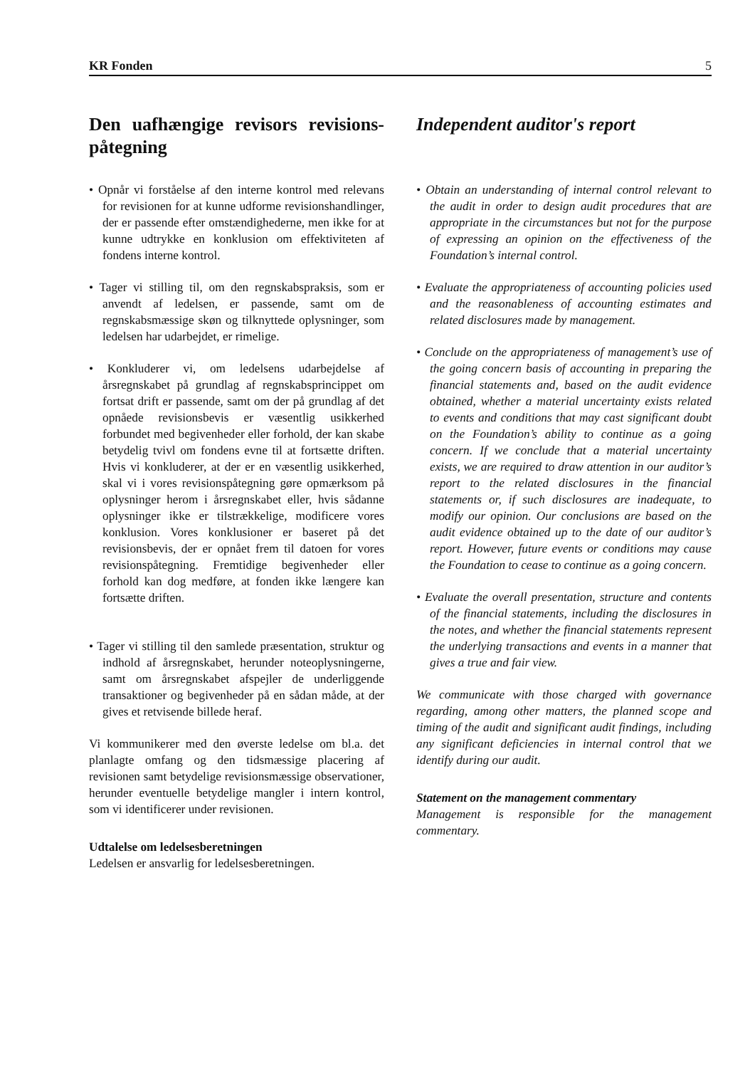KR Fonden 5
Den uafhængige revisors revisions­påtegning
• Opnår vi forståelse af den interne kontrol med relevans for revisionen for at kunne udforme revisionshandlinger, der er passende efter omstændighederne, men ikke for at kunne udtrykke en konklusion om effektiviteten af fondens interne kontrol.
• Tager vi stilling til, om den regnskabspraksis, som er anvendt af ledelsen, er passende, samt om de regnskabsmæssige skøn og tilknyttede oplysninger, som ledelsen har udarbejdet, er rimelige.
• Konkluderer vi, om ledelsens udarbejdelse af årsregnskabet på grundlag af regnskabsprincippet om fortsat drift er passende, samt om der på grundlag af det opnåede revisionsbevis er væsentlig usikkerhed forbundet med begivenheder eller forhold, der kan skabe betydelig tvivl om fondens evne til at fortsætte driften. Hvis vi konkluderer, at der er en væsentlig usikkerhed, skal vi i vores revisionspåtegning gøre opmærksom på oplysninger herom i årsregnskabet eller, hvis sådanne oplysninger ikke er tilstrækkelige, modificere vores konklusion. Vores konklusioner er baseret på det revisionsbevis, der er opnået frem til datoen for vores revisionspåtegning. Fremtidige begivenheder eller forhold kan dog medføre, at fonden ikke længere kan fortsætte driften.
• Tager vi stilling til den samlede præsentation, struktur og indhold af årsregnskabet, herunder noteoplysningerne, samt om årsregnskabet afspejler de underliggende transaktioner og begivenheder på en sådan måde, at der gives et retvisende billede heraf.
Vi kommunikerer med den øverste ledelse om bl.a. det planlagte omfang og den tidsmæssige placering af revisionen samt betydelige revisionsmæssige observationer, herunder eventuelle betydelige mangler i intern kontrol, som vi identificerer under revisionen.
Udtalelse om ledelsesberetningen
Ledelsen er ansvarlig for ledelsesberetningen.
Independent auditor's report
• Obtain an understanding of internal control relevant to the audit in order to design audit procedures that are appropriate in the circumstances but not for the purpose of expressing an opinion on the effectiveness of the Foundation’s internal control.
• Evaluate the appropriateness of accounting policies used and the reasonableness of accounting estimates and related disclosures made by management.
• Conclude on the appropriateness of management’s use of the going concern basis of accounting in preparing the financial statements and, based on the audit evidence obtained, whether a material uncertainty exists related to events and conditions that may cast significant doubt on the Foundation’s ability to continue as a going concern. If we conclude that a material uncertainty exists, we are required to draw attention in our auditor’s report to the related disclosures in the financial statements or, if such disclosures are inadequate, to modify our opinion. Our conclusions are based on the audit evidence obtained up to the date of our auditor’s report. However, future events or conditions may cause the Foundation to cease to continue as a going concern.
• Evaluate the overall presentation, structure and contents of the financial statements, including the disclosures in the notes, and whether the financial statements represent the underlying transactions and events in a manner that gives a true and fair view.
We communicate with those charged with governance regarding, among other matters, the planned scope and timing of the audit and significant audit findings, including any significant deficiencies in internal control that we identify during our audit.
Statement on the management commentary
Management is responsible for the management commentary.